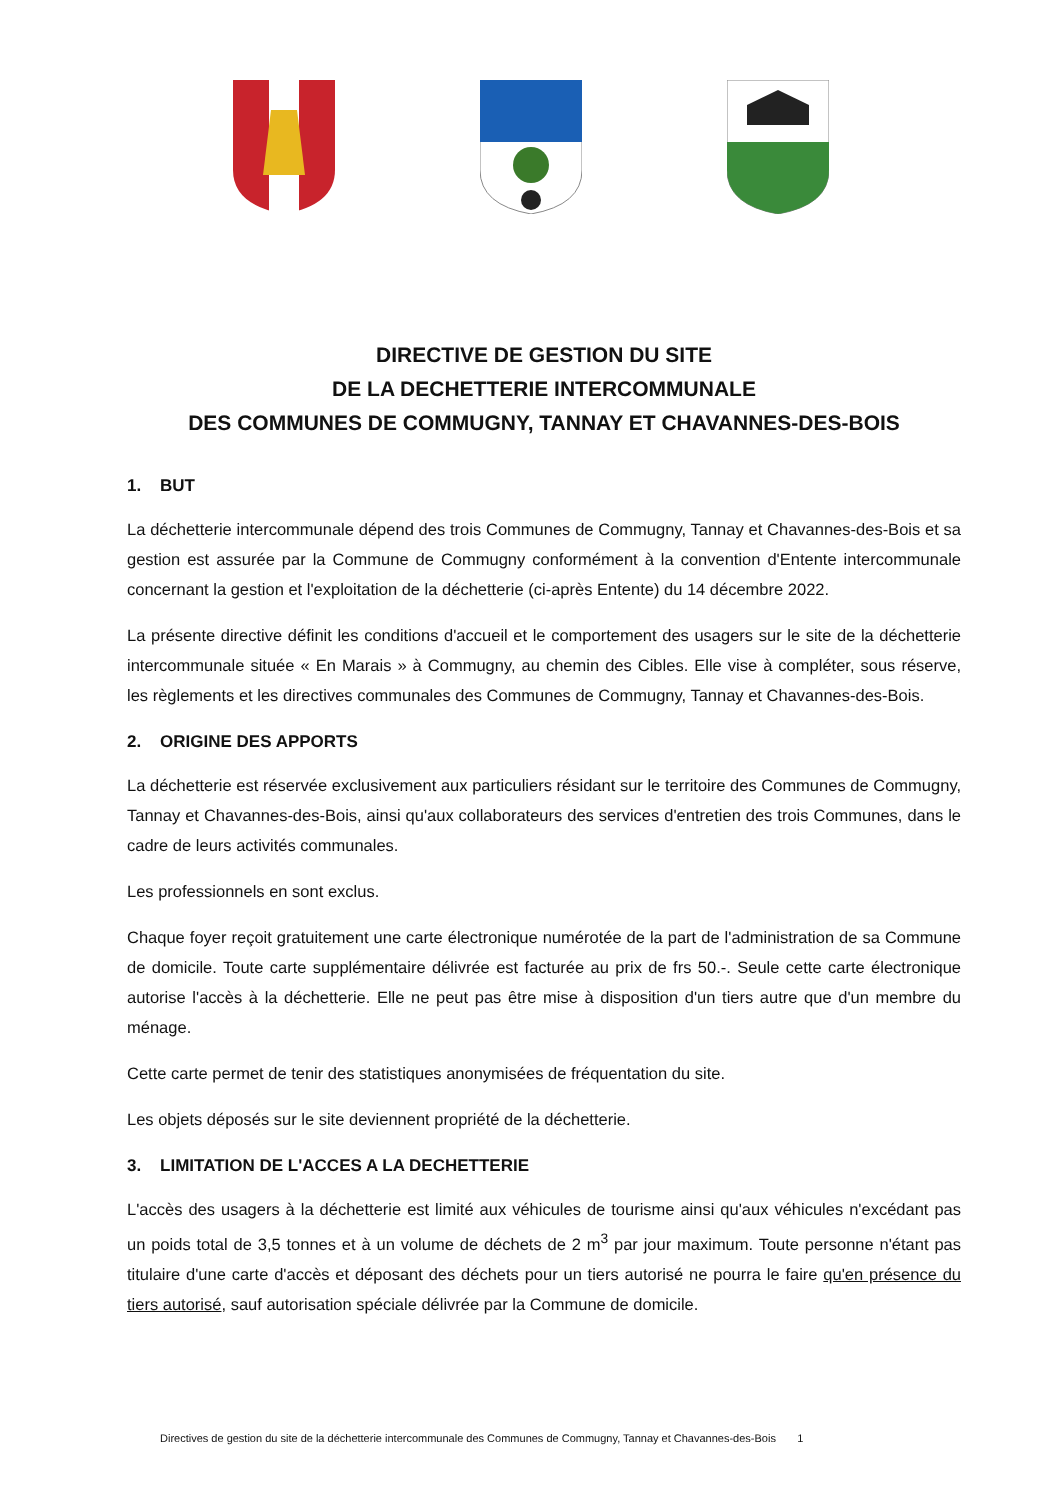DIRECTIVE DE GESTION DU SITE
DE LA DECHETTERIE INTERCOMMUNALE
DES COMMUNES DE COMMUGNY, TANNAY ET CHAVANNES-DES-BOIS
1. BUT
La déchetterie intercommunale dépend des trois Communes de Commugny, Tannay et Chavannes-des-Bois et sa gestion est assurée par la Commune de Commugny conformément à la convention d'Entente intercommunale concernant la gestion et l'exploitation de la déchetterie (ci-après Entente) du 14 décembre 2022.
La présente directive définit les conditions d'accueil et le comportement des usagers sur le site de la déchetterie intercommunale située « En Marais » à Commugny, au chemin des Cibles. Elle vise à compléter, sous réserve, les règlements et les directives communales des Communes de Commugny, Tannay et Chavannes-des-Bois.
2. ORIGINE DES APPORTS
La déchetterie est réservée exclusivement aux particuliers résidant sur le territoire des Communes de Commugny, Tannay et Chavannes-des-Bois, ainsi qu'aux collaborateurs des services d'entretien des trois Communes, dans le cadre de leurs activités communales.
Les professionnels en sont exclus.
Chaque foyer reçoit gratuitement une carte électronique numérotée de la part de l'administration de sa Commune de domicile. Toute carte supplémentaire délivrée est facturée au prix de frs 50.-. Seule cette carte électronique autorise l'accès à la déchetterie. Elle ne peut pas être mise à disposition d'un tiers autre que d'un membre du ménage.
Cette carte permet de tenir des statistiques anonymisées de fréquentation du site.
Les objets déposés sur le site deviennent propriété de la déchetterie.
3. LIMITATION DE L'ACCES A LA DECHETTERIE
L'accès des usagers à la déchetterie est limité aux véhicules de tourisme ainsi qu'aux véhicules n'excédant pas un poids total de 3,5 tonnes et à un volume de déchets de 2 m<sup>3</sup> par jour maximum. Toute personne n'étant pas titulaire d'une carte d'accès et déposant des déchets pour un tiers autorisé ne pourra le faire qu'en présence du tiers autorisé, sauf autorisation spéciale délivrée par la Commune de domicile.
Directives de gestion du site de la déchetterie intercommunale des Communes de Commugny, Tannay et Chavannes-des-Bois 1